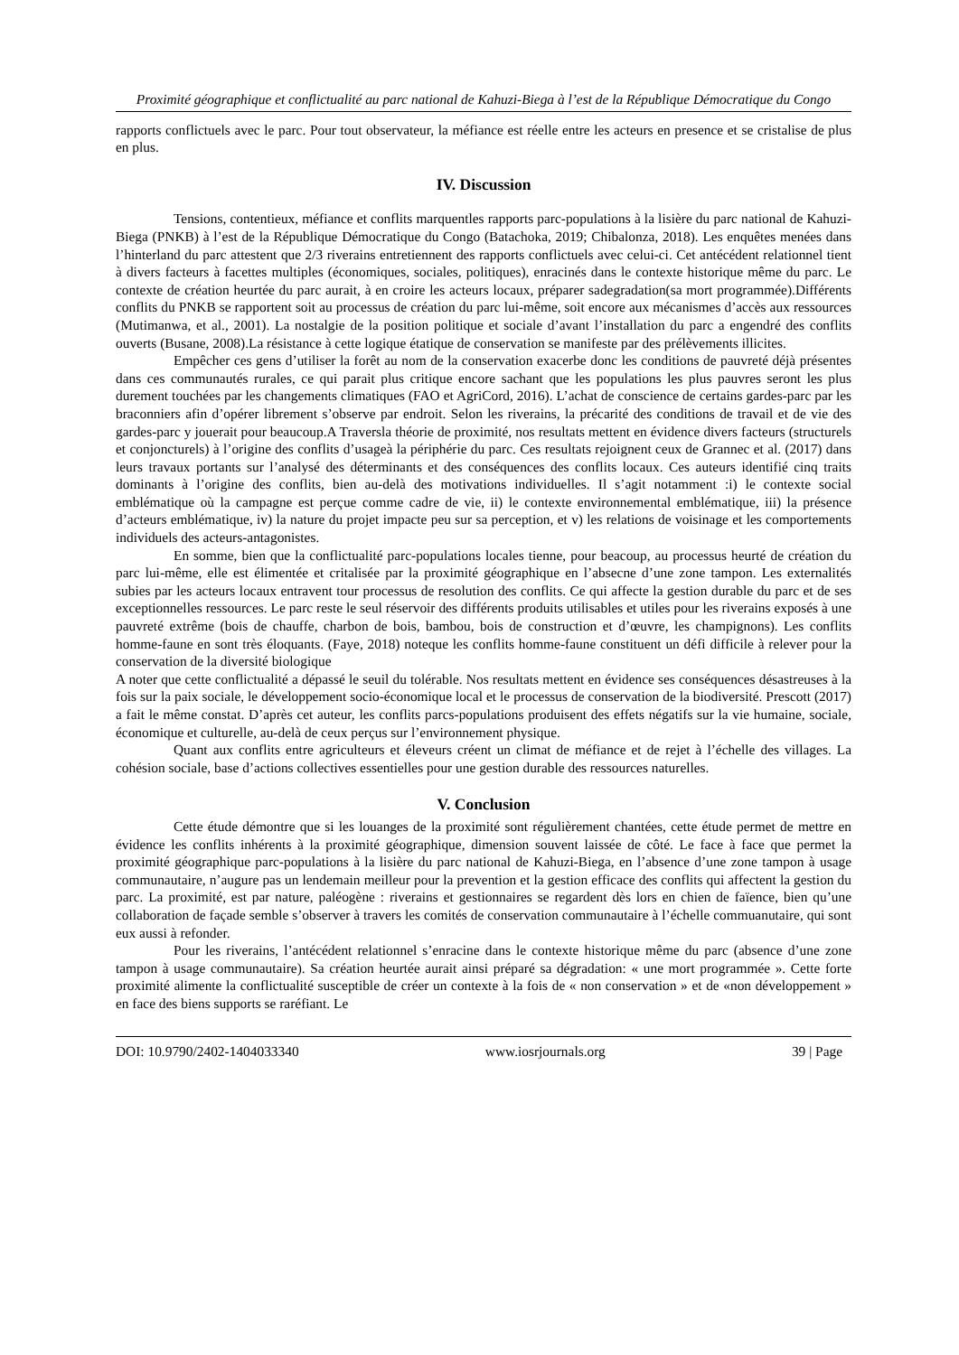Proximité géographique et conflictualité au parc national de Kahuzi-Biega à l’est de la République Démocratique du Congo
rapports conflictuels avec le parc. Pour tout observateur, la méfiance est réelle entre les acteurs en presence et se cristalise de plus en plus.
IV. Discussion
Tensions, contentieux, méfiance et conflits marquentles rapports parc-populations à la lisière du parc national de Kahuzi-Biega (PNKB) à l’est de la République Démocratique du Congo (Batachoka, 2019; Chibalonza, 2018). Les enquêtes menées dans l’hinterland du parc attestent que 2/3 riverains entretiennent des rapports conflictuels avec celui-ci. Cet antécédent relationnel tient à divers facteurs à facettes multiples (économiques, sociales, politiques), enracinés dans le contexte historique même du parc. Le contexte de création heurtée du parc aurait, à en croire les acteurs locaux, préparer sadegradation(sa mort programmée).Différents conflits du PNKB se rapportent soit au processus de création du parc lui-même, soit encore aux mécanismes d’accès aux ressources (Mutimanwa, et al., 2001). La nostalgie de la position politique et sociale d’avant l’installation du parc a engendré des conflits ouverts (Busane, 2008).La résistance à cette logique étatique de conservation se manifeste par des prélèvements illicites.
Empêcher ces gens d’utiliser la forêt au nom de la conservation exacerbe donc les conditions de pauvreté déjà présentes dans ces communautés rurales, ce qui parait plus critique encore sachant que les populations les plus pauvres seront les plus durement touchées par les changements climatiques (FAO et AgriCord, 2016). L’achat de conscience de certains gardes-parc par les braconniers afin d’opérer librement s’observe par endroit. Selon les riverains, la précarité des conditions de travail et de vie des gardes-parc y jouerait pour beaucoup.A Traversla théorie de proximité, nos resultats mettent en évidence divers facteurs (structurels et conjoncturels) à l’origine des conflits d’usageà la périphérie du parc. Ces resultats rejoignent ceux de Grannec et al. (2017) dans leurs travaux portants sur l’analysé des déterminants et des conséquences des conflits locaux. Ces auteurs identifié cinq traits dominants à l’origine des conflits, bien au-delà des motivations individuelles. Il s’agit notamment :i) le contexte social emblématique où la campagne est perçue comme cadre de vie, ii) le contexte environnemental emblématique, iii) la présence d’acteurs emblématique, iv) la nature du projet impacte peu sur sa perception, et v) les relations de voisinage et les comportements individuels des acteurs-antagonistes.
En somme, bien que la conflictualité parc-populations locales tienne, pour beacoup, au processus heurté de création du parc lui-même, elle est élimentée et critalisée par la proximité géographique en l’absecne d’une zone tampon. Les externalités subies par les acteurs locaux entravent tour processus de resolution des conflits. Ce qui affecte la gestion durable du parc et de ses exceptionnelles ressources. Le parc reste le seul réservoir des différents produits utilisables et utiles pour les riverains exposés à une pauvreté extrême (bois de chauffe, charbon de bois, bambou, bois de construction et d’œuvre, les champignons). Les conflits homme-faune en sont très éloquants. (Faye, 2018) noteque les conflits homme-faune constituent un défi difficile à relever pour la conservation de la diversité biologique
A noter que cette conflictualité a dépassé le seuil du tolérable. Nos resultats mettent en évidence ses conséquences désastreuses à la fois sur la paix sociale, le développement socio-économique local et le processus de conservation de la biodiversité. Prescott (2017) a fait le même constat. D’après cet auteur, les conflits parcs-populations produisent des effets négatifs sur la vie humaine, sociale, économique et culturelle, au-delà de ceux perçus sur l’environnement physique.
Quant aux conflits entre agriculteurs et éleveurs créent un climat de méfiance et de rejet à l’échelle des villages. La cohésion sociale, base d’actions collectives essentielles pour une gestion durable des ressources naturelles.
V. Conclusion
Cette étude démontre que si les louanges de la proximité sont régulièrement chantées, cette étude permet de mettre en évidence les conflits inhérents à la proximité géographique, dimension souvent laissée de côté. Le face à face que permet la proximité géographique parc-populations à la lisière du parc national de Kahuzi-Biega, en l’absence d’une zone tampon à usage communautaire, n’augure pas un lendemain meilleur pour la prevention et la gestion efficace des conflits qui affectent la gestion du parc. La proximité, est par nature, paléogène : riverains et gestionnaires se regardent dès lors en chien de faïence, bien qu’une collaboration de façade semble s’observer à travers les comités de conservation communautaire à l’échelle commuanutaire, qui sont eux aussi à refonder.
Pour les riverains, l’antécédent relationnel s’enracine dans le contexte historique même du parc (absence d’une zone tampon à usage communautaire). Sa création heurtée aurait ainsi préparé sa dégradation: « une mort programmée ». Cette forte proximité alimente la conflictualité susceptible de créer un contexte à la fois de « non conservation » et de «non développement » en face des biens supports se raréfiant. Le
DOI: 10.9790/2402-1404033340 www.iosrjournals.org 39 | Page